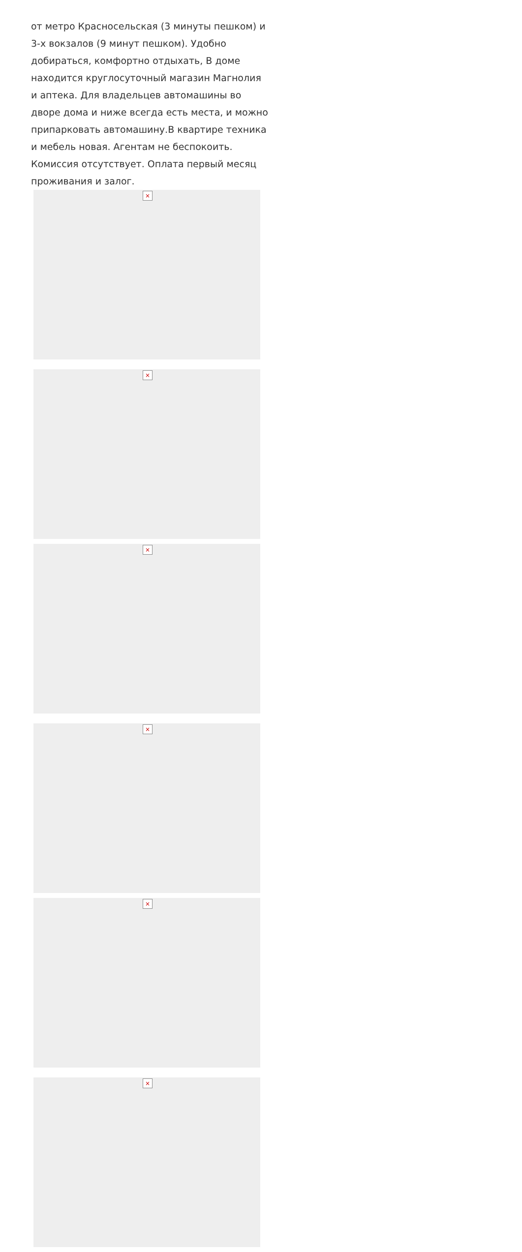от метро Красносельская (3 минуты пешком) и 3-х вокзалов (9 минут пешком). Удобно добираться, комфортно отдыхать, В доме находится круглосуточный магазин Магнолия и аптека. Для владельцев автомашины во дворе дома и ниже всегда есть места, и можно припарковать автомашину.В квартире техника и мебель новая. Агентам не беспокоить. Комиссия отсутствует. Оплата первый месяц проживания и залог.
×
×
×
×
×
×